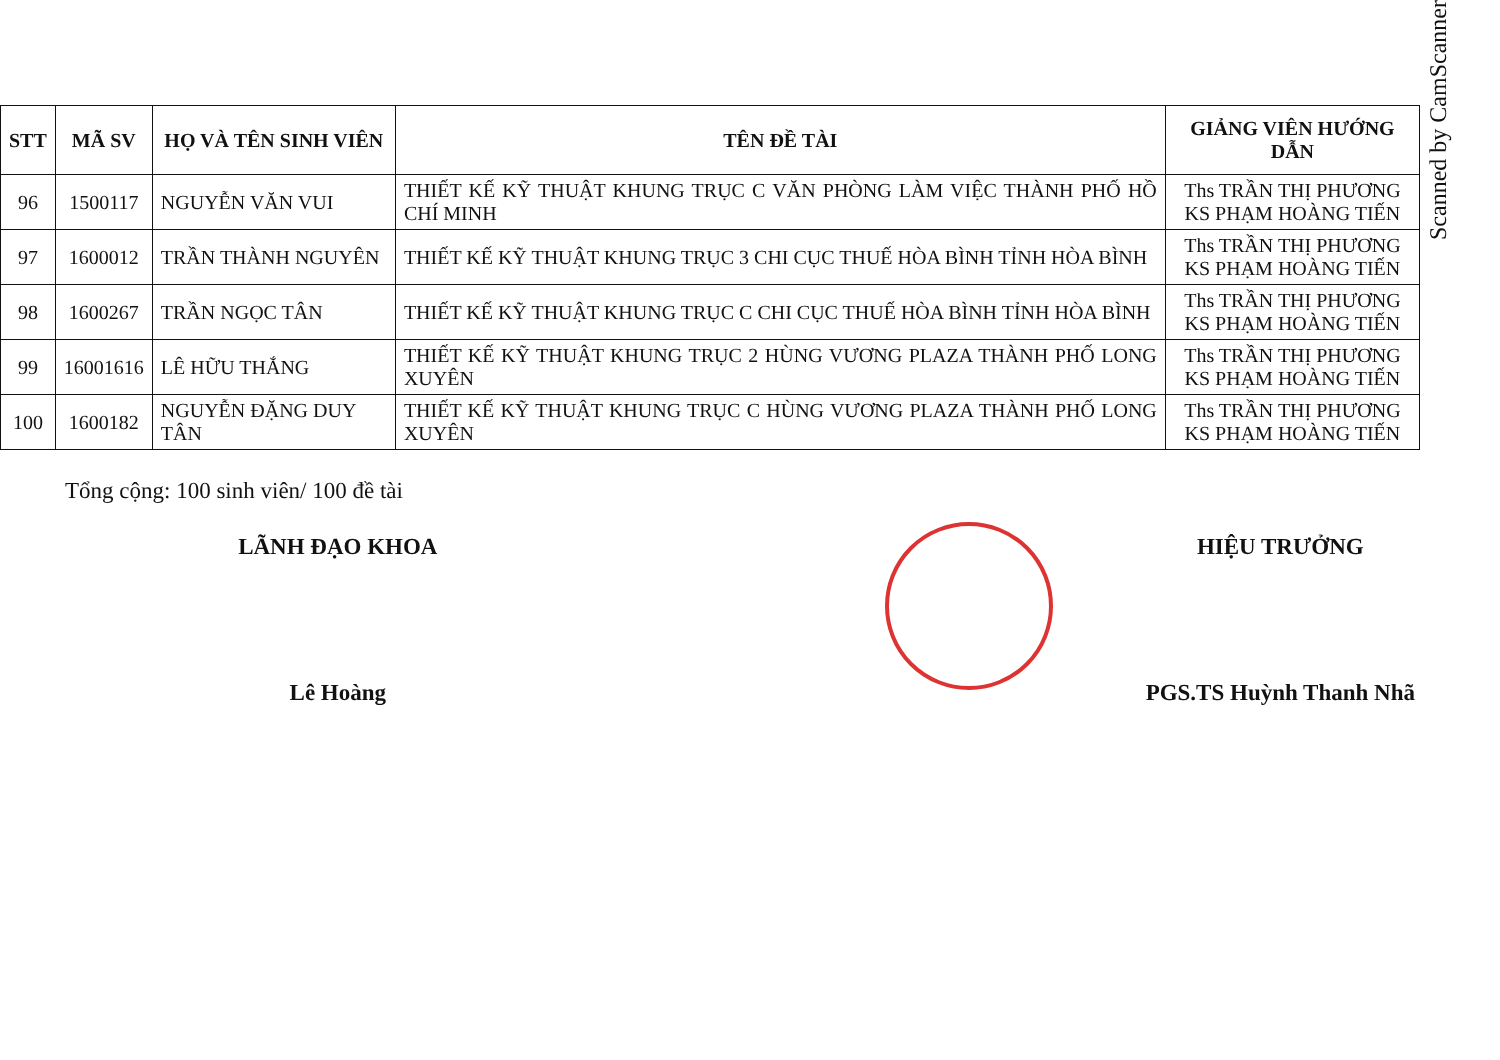| STT | MÃ SV | HỌ VÀ TÊN SINH VIÊN | TÊN ĐỀ TÀI | GIẢNG VIÊN HƯỚNG DẪN |
| --- | --- | --- | --- | --- |
| 96 | 1500117 | NGUYỄN VĂN VUI | THIẾT KẾ KỸ THUẬT KHUNG TRỤC C VĂN PHÒNG LÀM VIỆC THÀNH PHỐ HỒ CHÍ MINH | Ths TRẦN THỊ PHƯƠNG KS PHẠM HOÀNG TIẾN |
| 97 | 1600012 | TRẦN THÀNH NGUYÊN | THIẾT KẾ KỸ THUẬT KHUNG TRỤC 3 CHI CỤC THUẾ HÒA BÌNH TỈNH HÒA BÌNH | Ths TRẦN THỊ PHƯƠNG KS PHẠM HOÀNG TIẾN |
| 98 | 1600267 | TRẦN NGỌC TÂN | THIẾT KẾ KỸ THUẬT KHUNG TRỤC C CHI CỤC THUẾ HÒA BÌNH TỈNH HÒA BÌNH | Ths TRẦN THỊ PHƯƠNG KS PHẠM HOÀNG TIẾN |
| 99 | 16001616 | LÊ HỮU THẮNG | THIẾT KẾ KỸ THUẬT KHUNG TRỤC 2 HÙNG VƯƠNG PLAZA THÀNH PHỐ LONG XUYÊN | Ths TRẦN THỊ PHƯƠNG KS PHẠM HOÀNG TIẾN |
| 100 | 1600182 | NGUYỄN ĐẶNG DUY TÂN | THIẾT KẾ KỸ THUẬT KHUNG TRỤC C HÙNG VƯƠNG PLAZA THÀNH PHỐ LONG XUYÊN | Ths TRẦN THỊ PHƯƠNG KS PHẠM HOÀNG TIẾN |
Tổng cộng: 100 sinh viên/ 100 đề tài
LÃNH ĐẠO KHOA
Lê Hoàng
HIỆU TRƯỞNG
PGS.TS Huỳnh Thanh Nhã
Scanned by CamScanner